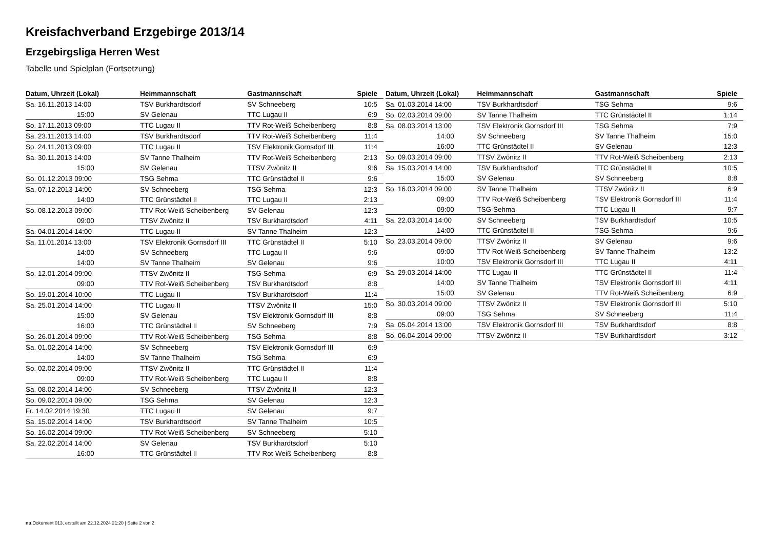Kreisfachverband Erzgebirge 2013/14
Erzgebirgsliga Herren West
Tabelle und Spielplan (Fortsetzung)
| Datum, Uhrzeit (Lokal) | Heimmannschaft | Gastmannschaft | Spiele |
| --- | --- | --- | --- |
| Sa. 16.11.2013 14:00 | TSV Burkhardtsdorf | SV Schneeberg | 10:5 |
| 15:00 | SV Gelenau | TTC Lugau II | 6:9 |
| So. 17.11.2013 09:00 | TTC Lugau II | TTV Rot-Weiß Scheibenberg | 8:8 |
| Sa. 23.11.2013 14:00 | TSV Burkhardtsdorf | TTV Rot-Weiß Scheibenberg | 11:4 |
| So. 24.11.2013 09:00 | TTC Lugau II | TSV Elektronik Gornsdorf III | 11:4 |
| Sa. 30.11.2013 14:00 | SV Tanne Thalheim | TTV Rot-Weiß Scheibenberg | 2:13 |
| 15:00 | SV Gelenau | TTSV Zwönitz II | 9:6 |
| So. 01.12.2013 09:00 | TSG Sehma | TTC Grünstädtel II | 9:6 |
| Sa. 07.12.2013 14:00 | SV Schneeberg | TSG Sehma | 12:3 |
| 14:00 | TTC Grünstädtel II | TTC Lugau II | 2:13 |
| So. 08.12.2013 09:00 | TTV Rot-Weiß Scheibenberg | SV Gelenau | 12:3 |
| 09:00 | TTSV Zwönitz II | TSV Burkhardtsdorf | 4:11 |
| Sa. 04.01.2014 14:00 | TTC Lugau II | SV Tanne Thalheim | 12:3 |
| Sa. 11.01.2014 13:00 | TSV Elektronik Gornsdorf III | TTC Grünstädtel II | 5:10 |
| 14:00 | SV Schneeberg | TTC Lugau II | 9:6 |
| 14:00 | SV Tanne Thalheim | SV Gelenau | 9:6 |
| So. 12.01.2014 09:00 | TTSV Zwönitz II | TSG Sehma | 6:9 |
| 09:00 | TTV Rot-Weiß Scheibenberg | TSV Burkhardtsdorf | 8:8 |
| So. 19.01.2014 10:00 | TTC Lugau II | TSV Burkhardtsdorf | 11:4 |
| Sa. 25.01.2014 14:00 | TTC Lugau II | TTSV Zwönitz II | 15:0 |
| 15:00 | SV Gelenau | TSV Elektronik Gornsdorf III | 8:8 |
| 16:00 | TTC Grünstädtel II | SV Schneeberg | 7:9 |
| So. 26.01.2014 09:00 | TTV Rot-Weiß Scheibenberg | TSG Sehma | 8:8 |
| Sa. 01.02.2014 14:00 | SV Schneeberg | TSV Elektronik Gornsdorf III | 6:9 |
| 14:00 | SV Tanne Thalheim | TSG Sehma | 6:9 |
| So. 02.02.2014 09:00 | TTSV Zwönitz II | TTC Grünstädtel II | 11:4 |
| 09:00 | TTV Rot-Weiß Scheibenberg | TTC Lugau II | 8:8 |
| Sa. 08.02.2014 14:00 | SV Schneeberg | TTSV Zwönitz II | 12:3 |
| So. 09.02.2014 09:00 | TSG Sehma | SV Gelenau | 12:3 |
| Fr. 14.02.2014 19:30 | TTC Lugau II | SV Gelenau | 9:7 |
| Sa. 15.02.2014 14:00 | TSV Burkhardtsdorf | SV Tanne Thalheim | 10:5 |
| So. 16.02.2014 09:00 | TTV Rot-Weiß Scheibenberg | SV Schneeberg | 5:10 |
| Sa. 22.02.2014 14:00 | SV Gelenau | TSV Burkhardtsdorf | 5:10 |
| 16:00 | TTC Grünstädtel II | TTV Rot-Weiß Scheibenberg | 8:8 |
| Datum, Uhrzeit (Lokal) | Heimmannschaft | Gastmannschaft | Spiele |
| --- | --- | --- | --- |
| Sa. 01.03.2014 14:00 | TSV Burkhardtsdorf | TSG Sehma | 9:6 |
| So. 02.03.2014 09:00 | SV Tanne Thalheim | TTC Grünstädtel II | 1:14 |
| Sa. 08.03.2014 13:00 | TSV Elektronik Gornsdorf III | TSG Sehma | 7:9 |
| 14:00 | SV Schneeberg | SV Tanne Thalheim | 15:0 |
| 16:00 | TTC Grünstädtel II | SV Gelenau | 12:3 |
| So. 09.03.2014 09:00 | TTSV Zwönitz II | TTV Rot-Weiß Scheibenberg | 2:13 |
| Sa. 15.03.2014 14:00 | TSV Burkhardtsdorf | TTC Grünstädtel II | 10:5 |
| 15:00 | SV Gelenau | SV Schneeberg | 8:8 |
| So. 16.03.2014 09:00 | SV Tanne Thalheim | TTSV Zwönitz II | 6:9 |
| 09:00 | TTV Rot-Weiß Scheibenberg | TSV Elektronik Gornsdorf III | 11:4 |
| 09:00 | TSG Sehma | TTC Lugau II | 9:7 |
| Sa. 22.03.2014 14:00 | SV Schneeberg | TSV Burkhardtsdorf | 10:5 |
| 14:00 | TTC Grünstädtel II | TSG Sehma | 9:6 |
| So. 23.03.2014 09:00 | TTSV Zwönitz II | SV Gelenau | 9:6 |
| 09:00 | TTV Rot-Weiß Scheibenberg | SV Tanne Thalheim | 13:2 |
| 10:00 | TSV Elektronik Gornsdorf III | TTC Lugau II | 4:11 |
| Sa. 29.03.2014 14:00 | TTC Lugau II | TTC Grünstädtel II | 11:4 |
| 14:00 | SV Tanne Thalheim | TSV Elektronik Gornsdorf III | 4:11 |
| 15:00 | SV Gelenau | TTV Rot-Weiß Scheibenberg | 6:9 |
| So. 30.03.2014 09:00 | TTSV Zwönitz II | TSV Elektronik Gornsdorf III | 5:10 |
| 09:00 | TSG Sehma | SV Schneeberg | 11:4 |
| Sa. 05.04.2014 13:00 | TSV Elektronik Gornsdorf III | TSV Burkhardtsdorf | 8:8 |
| So. 06.04.2014 09:00 | TTSV Zwönitz II | TSV Burkhardtsdorf | 3:12 |
nu.Dokument 013, erstellt am 22.12.2024 21:20 | Seite 2 von 2